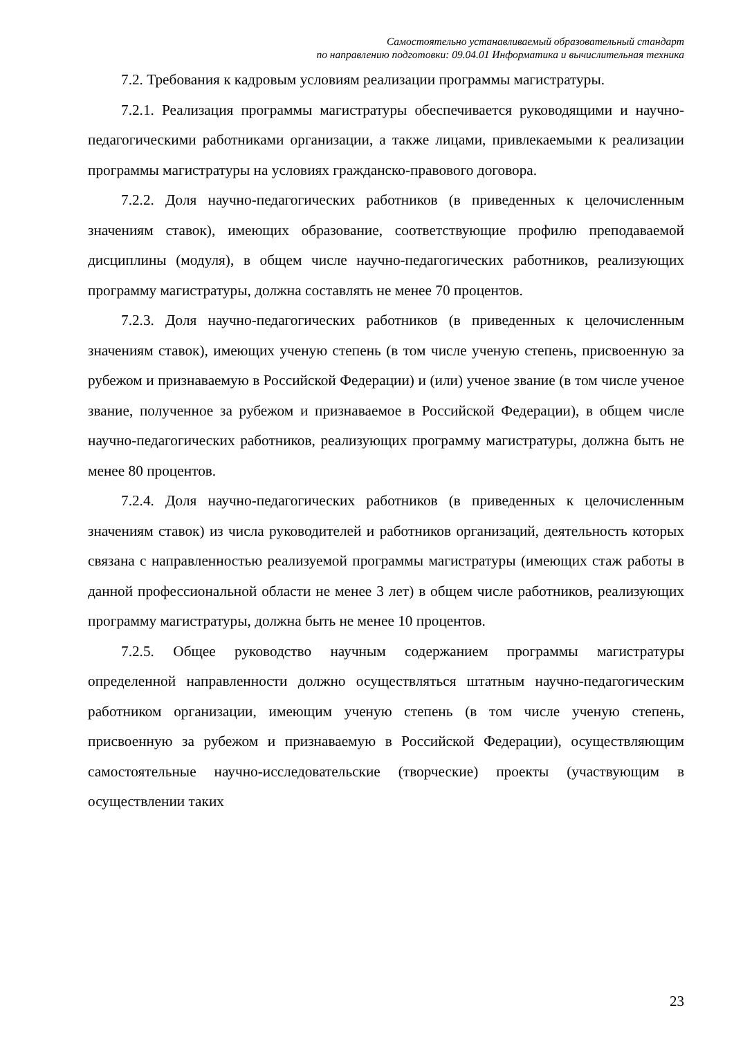Самостоятельно устанавливаемый образовательный стандарт
по направлению подготовки: 09.04.01 Информатика и вычислительная техника
7.2. Требования к кадровым условиям реализации программы магистратуры.
7.2.1. Реализация программы магистратуры обеспечивается руководящими и научно-педагогическими работниками организации, а также лицами, привлекаемыми к реализации программы магистратуры на условиях гражданско-правового договора.
7.2.2. Доля научно-педагогических работников (в приведенных к целочисленным значениям ставок), имеющих образование, соответствующие профилю преподаваемой дисциплины (модуля), в общем числе научно-педагогических работников, реализующих программу магистратуры, должна составлять не менее 70 процентов.
7.2.3. Доля научно-педагогических работников (в приведенных к целочисленным значениям ставок), имеющих ученую степень (в том числе ученую степень, присвоенную за рубежом и признаваемую в Российской Федерации) и (или) ученое звание (в том числе ученое звание, полученное за рубежом и признаваемое в Российской Федерации), в общем числе научно-педагогических работников, реализующих программу магистратуры, должна быть не менее 80 процентов.
7.2.4. Доля научно-педагогических работников (в приведенных к целочисленным значениям ставок) из числа руководителей и работников организаций, деятельность которых связана с направленностью реализуемой программы магистратуры (имеющих стаж работы в данной профессиональной области не менее 3 лет) в общем числе работников, реализующих программу магистратуры, должна быть не менее 10 процентов.
7.2.5. Общее руководство научным содержанием программы магистратуры определенной направленности должно осуществляться штатным научно-педагогическим работником организации, имеющим ученую степень (в том числе ученую степень, присвоенную за рубежом и признаваемую в Российской Федерации), осуществляющим самостоятельные научно-исследовательские (творческие) проекты (участвующим в осуществлении таких
23